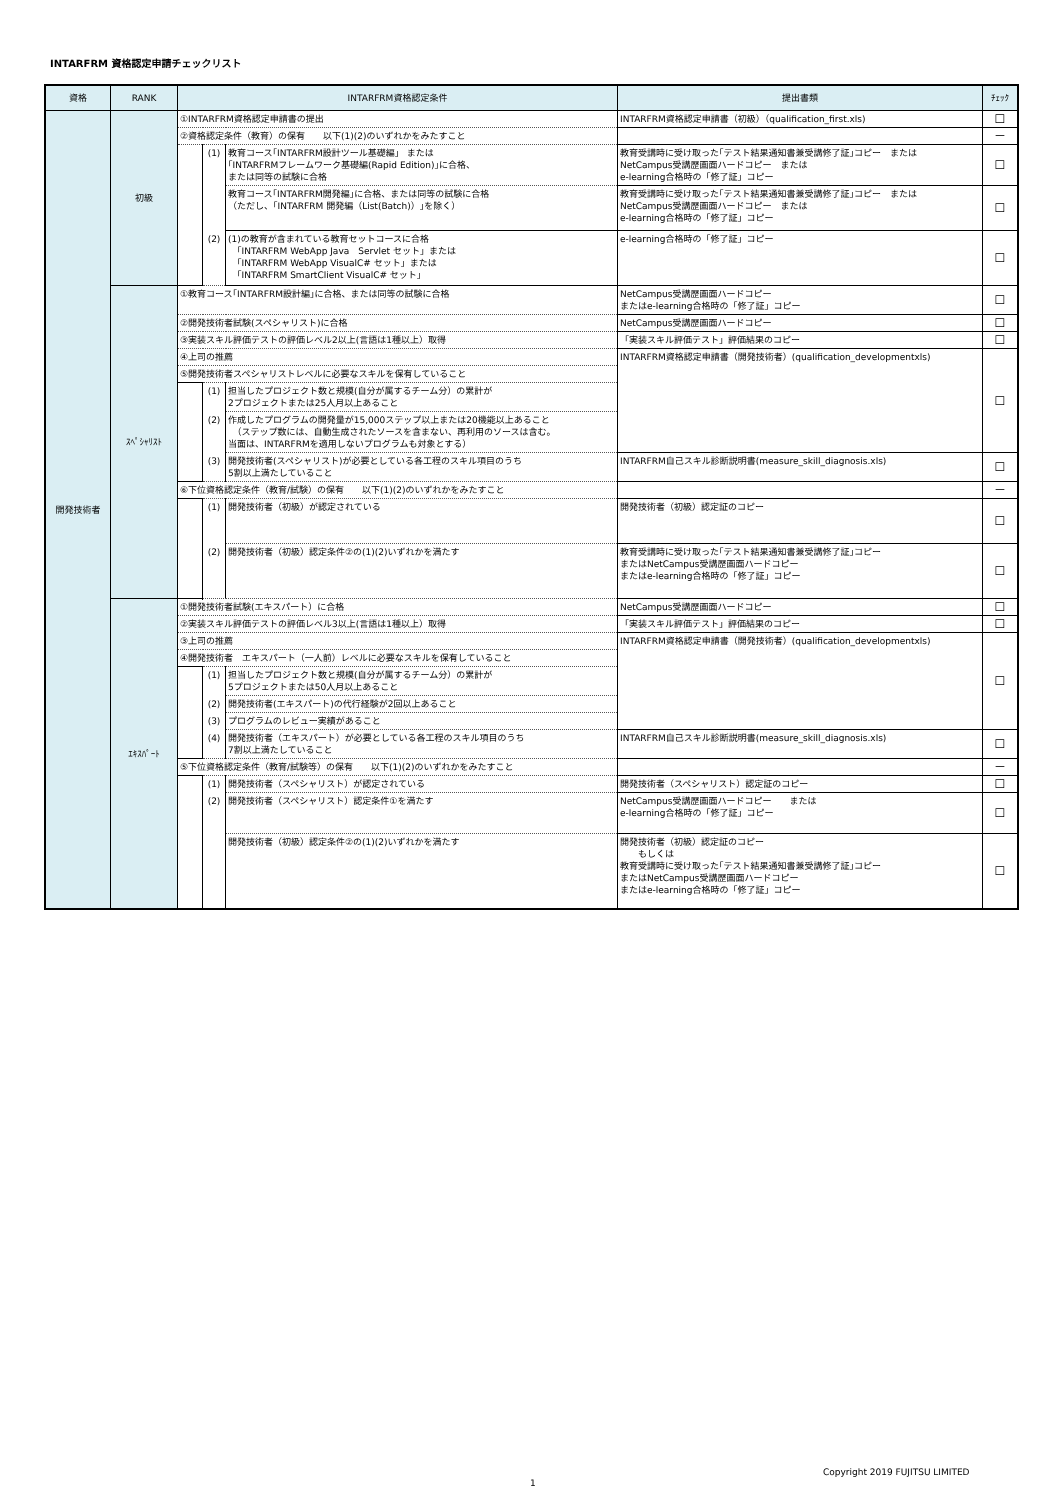INTARFRM 資格認定申請チェックリスト
| 資格 | RANK | INTARFRM資格認定条件 | | | 提出書類 | ﾁｪｯｸ |
| --- | --- | --- | --- | --- | --- | --- |
| 開発技術者 | 初級 | ①INTARFRM資格認定申請書の提出 | | | INTARFRM資格認定申請書（初級）（qualification_first.xls) | ☐ |
| | | ②資格認定条件（教育）の保有 以下(1)(2)のいずれかをみたすこと | | | | － |
| | | | (1) | 教育コース｢INTARFRM設計ツール基礎編」 または ｢INTARFRMフレームワーク基礎編(Rapid Edition)｣に合格、 または同等の試験に合格 | 教育受講時に受け取った｢テスト結果通知書兼受講修了証｣コピー または NetCampus受講歴画面ハードコピー または e-learning合格時の「修了証」コピー | ☐ |
| | | | | 教育コース｢INTARFRM開発編｣に合格、または同等の試験に合格 （ただし、「INTARFRM 開発編（List(Batch)）｣を除く） | 教育受講時に受け取った｢テスト結果通知書兼受講修了証｣コピー または NetCampus受講歴画面ハードコピー または e-learning合格時の「修了証」コピー | ☐ |
| | | | (2) | (1)の教育が含まれている教育セットコースに合格 「INTARFRM WebApp Java Servlet セット」または 「INTARFRM WebApp VisualC# セット」または 「INTARFRM SmartClient VisualC# セット」 | e-learning合格時の「修了証」コピー | ☐ |
| | ｽﾍﾟｼｬﾘｽﾄ | ①教育コース｢INTARFRM設計編｣に合格、または同等の試験に合格 | | | NetCampus受講歴画面ハードコピー またはe-learning合格時の「修了証」コピー | ☐ |
| | | ②開発技術者試験(スペシャリスト)に合格 | | | NetCampus受講歴画面ハードコピー | ☐ |
| | | ③実装スキル評価テストの評価レベル2以上(言語は1種以上）取得 | | | 「実装スキル評価テスト」評価結果のコピー | ☐ |
| | | ④上司の推薦 | | | INTARFRM資格認定申請書（開発技術者）(qualification_developmentxls) | ☐ |
| | | ⑤開発技術者スペシャリストレベルに必要なスキルを保有していること | | | | |
| | | | (1) | 担当したプロジェクト数と規模(自分が属するチーム分）の累計が 2プロジェクトまたは25人月以上あること | | |
| | | | (2) | 作成したプログラムの開発量が15,000ステップ以上または20機能以上あること （ステップ数には、自動生成されたソースを含まない、再利用のソースは含む。 当面は、INTARFRMを適用しないプログラムも対象とする） | | |
| | | | (3) | 開発技術者(スペシャリスト)が必要としている各工程のスキル項目のうち 5割以上満たしていること | INTARFRM自己スキル診断説明書(measure_skill_diagnosis.xls) | ☐ |
| | | ⑥下位資格認定条件（教育/試験）の保有 以下(1)(2)のいずれかをみたすこと | | | | － |
| | | | (1) | 開発技術者（初級）が認定されている | 開発技術者（初級）認定証のコピー | ☐ |
| | | | (2) | 開発技術者（初級）認定条件②の(1)(2)いずれかを満たす | 教育受講時に受け取った｢テスト結果通知書兼受講修了証｣コピー またはNetCampus受講歴画面ハードコピー またはe-learning合格時の「修了証」コピー | ☐ |
| | ｴｷｽﾊﾟｰﾄ | ①開発技術者試験(エキスパート）に合格 | | | NetCampus受講歴画面ハードコピー | ☐ |
| | | ②実装スキル評価テストの評価レベル3以上(言語は1種以上）取得 | | | 「実装スキル評価テスト」評価結果のコピー | ☐ |
| | | ③上司の推薦 | | | INTARFRM資格認定申請書（開発技術者）(qualification_developmentxls) | ☐ |
| | | ④開発技術者 エキスパート（一人前）レベルに必要なスキルを保有していること | | | | |
| | | | (1) | 担当したプロジェクト数と規模(自分が属するチーム分）の累計が 5プロジェクトまたは50人月以上あること | | |
| | | | (2) | 開発技術者(エキスパート)の代行経験が2回以上あること | | |
| | | | (3) | プログラムのレビュー実績があること | | |
| | | | (4) | 開発技術者（エキスパート）が必要としている各工程のスキル項目のうち 7割以上満たしていること | INTARFRM自己スキル診断説明書(measure_skill_diagnosis.xls) | ☐ |
| | | ⑤下位資格認定条件（教育/試験等）の保有 以下(1)(2)のいずれかをみたすこと | | | | － |
| | | | (1) | 開発技術者（スペシャリスト）が認定されている | 開発技術者（スペシャリスト）認定証のコピー | ☐ |
| | | | (2) | 開発技術者（スペシャリスト）認定条件①を満たす | NetCampus受講歴画面ハードコピー または e-learning合格時の「修了証」コピー | ☐ |
| | | | | 開発技術者（初級）認定条件②の(1)(2)いずれかを満たす | 開発技術者（初級）認定証のコピー もしくは 教育受講時に受け取った｢テスト結果通知書兼受講修了証｣コピー またはNetCampus受講歴画面ハードコピー またはe-learning合格時の「修了証」コピー | ☐ |
Copyright 2019 FUJITSU LIMITED
1